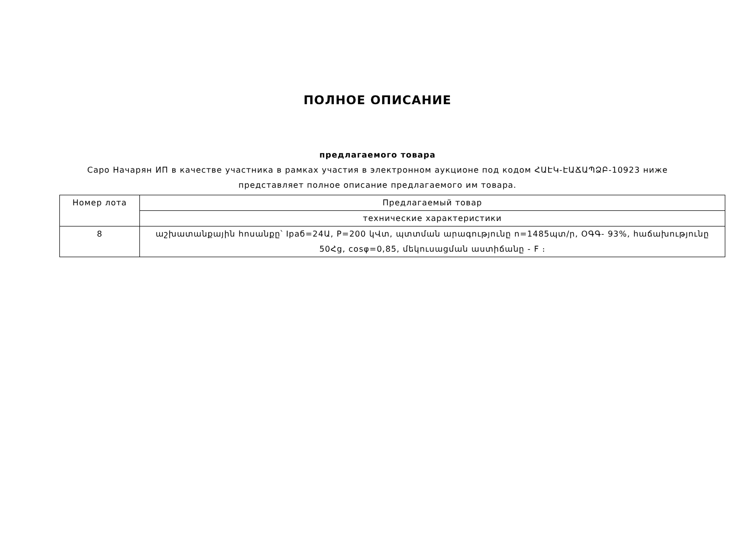ПОЛНОЕ ОПИСАНИЕ
предлагаемого товара
Саро Начарян ИП в качестве участника в рамках участия в электронном аукционе под кодом ՀԱԷԿ-ԷԱՃԱՊՁԲ-10923 ниже представляет полное описание предлагаемого им товара.
| Номер лота | Предлагаемый товар |
| | технические характеристики |
| 8 | աշխատանքային հոսանքը՝ Iраб=24Ա, P=200 կՎտ, պտտման արագությունը n=1485պտ/ր, ՕԳԳ- 93%, հաճախությունը 50Հց, cosφ=0,85, մեկուսացման աստիճանը - F ։ |